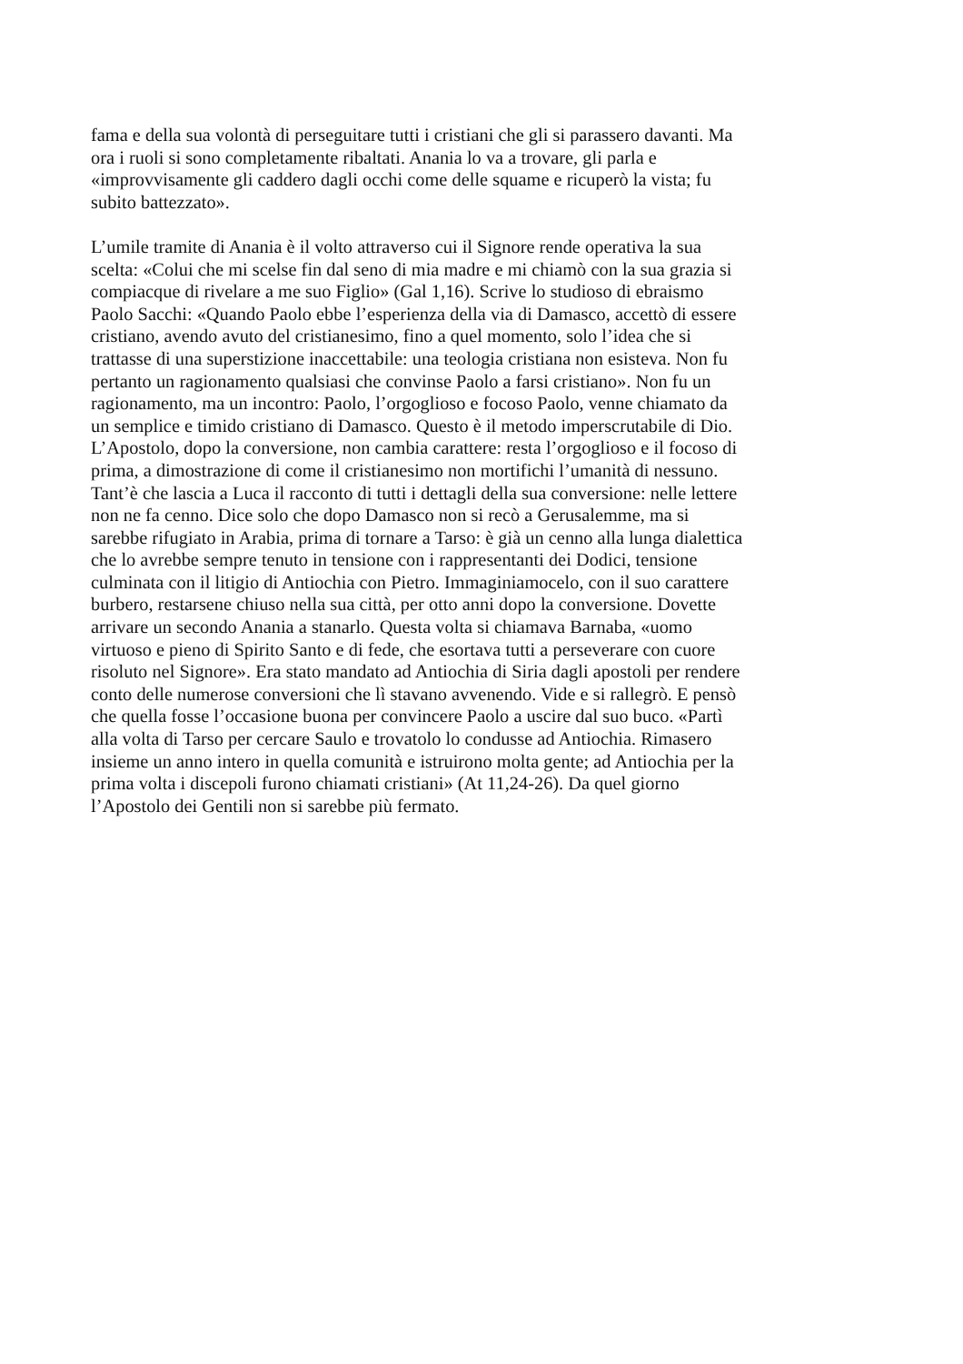fama e della sua volontà di perseguitare tutti i cristiani che gli si parassero davanti. Ma ora i ruoli si sono completamente ribaltati. Anania lo va a trovare, gli parla e «improvvisamente gli caddero dagli occhi come delle squame e ricuperò la vista; fu subito battezzato».
L’umile tramite di Anania è il volto attraverso cui il Signore rende operativa la sua scelta: «Colui che mi scelse fin dal seno di mia madre e mi chiamò con la sua grazia si compiacque di rivelare a me suo Figlio» (Gal 1,16). Scrive lo studioso di ebraismo Paolo Sacchi: «Quando Paolo ebbe l’esperienza della via di Damasco, accettò di essere cristiano, avendo avuto del cristianesimo, fino a quel momento, solo l’idea che si trattasse di una superstizione inaccettabile: una teologia cristiana non esisteva. Non fu pertanto un ragionamento qualsiasi che convinse Paolo a farsi cristiano». Non fu un ragionamento, ma un incontro: Paolo, l’orgoglioso e focoso Paolo, venne chiamato da un semplice e timido cristiano di Damasco. Questo è il metodo imperscrutabile di Dio. L’Apostolo, dopo la conversione, non cambia carattere: resta l’orgoglioso e il focoso di prima, a dimostrazione di come il cristianesimo non mortifichi l’umanità di nessuno. Tant’è che lascia a Luca il racconto di tutti i dettagli della sua conversione: nelle lettere non ne fa cenno. Dice solo che dopo Damasco non si recò a Gerusalemme, ma si sarebbe rifugiato in Arabia, prima di tornare a Tarso: è già un cenno alla lunga dialettica che lo avrebbe sempre tenuto in tensione con i rappresentanti dei Dodici, tensione culminata con il litigio di Antiochia con Pietro. Immaginiamocelo, con il suo carattere burbero, restarsene chiuso nella sua città, per otto anni dopo la conversione. Dovette arrivare un secondo Anania a stanarlo. Questa volta si chiamava Barnaba, «uomo virtuoso e pieno di Spirito Santo e di fede, che esortava tutti a perseverare con cuore risoluto nel Signore». Era stato mandato ad Antiochia di Siria dagli apostoli per rendere conto delle numerose conversioni che lì stavano avvenendo. Vide e si rallegrò. E pensò che quella fosse l’occasione buona per convincere Paolo a uscire dal suo buco. «Partì alla volta di Tarso per cercare Saulo e trovatolo lo condusse ad Antiochia. Rimasero insieme un anno intero in quella comunità e istruirono molta gente; ad Antiochia per la prima volta i discepoli furono chiamati cristiani» (At 11,24-26). Da quel giorno l’Apostolo dei Gentili non si sarebbe più fermato.